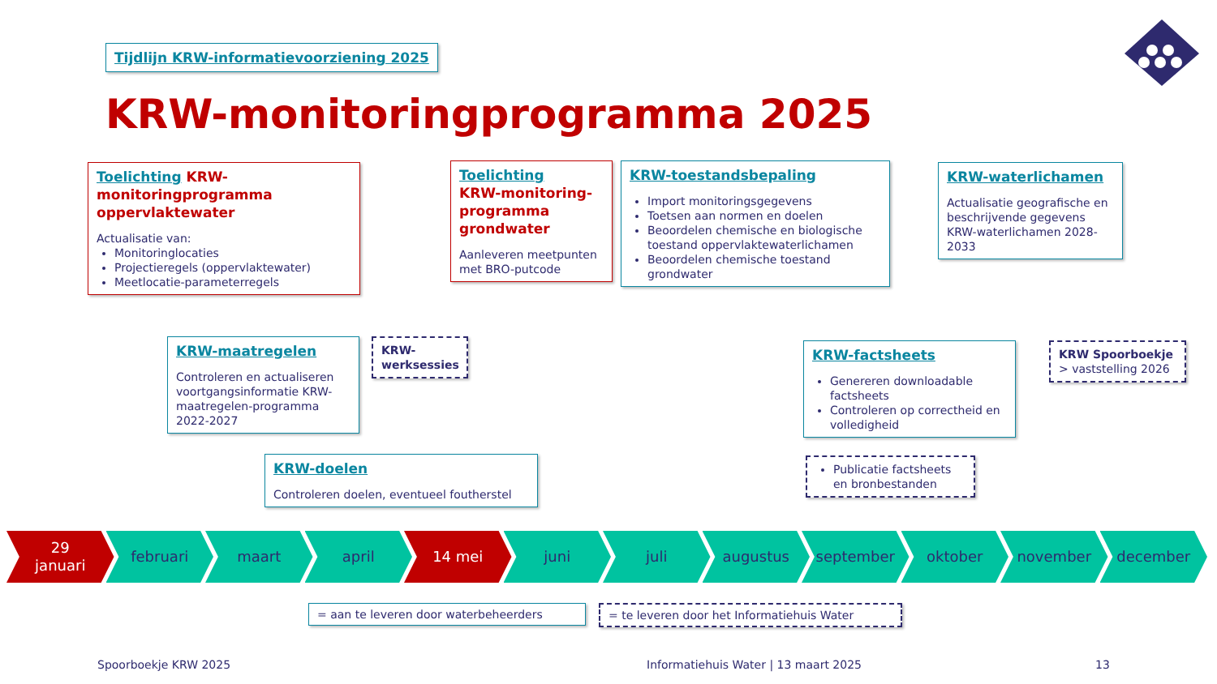Tijdlijn KRW-informatievoorziening 2025
KRW-monitoringprogramma 2025
Toelichting KRW-monitoringprogramma oppervlaktewater
Actualisatie van:
Monitoringlocaties
Projectieregels (oppervlaktewater)
Meetlocatie-parameterregels
Toelichting
KRW-monitoring-programma grondwater
Aanleveren meetpunten met BRO-putcode
KRW-toestandsbepaling
Import monitoringsgegevens
Toetsen aan normen en doelen
Beoordelen chemische en biologische toestand oppervlaktewaterlichamen
Beoordelen chemische toestand grondwater
KRW-waterlichamen
Actualisatie geografische en beschrijvende gegevens KRW-waterlichamen 2028-2033
KRW-maatregelen
Controleren en actualiseren voortgangsinformatie KRW-maatregelen-programma 2022-2027
KRW-werksessies
KRW-doelen
Controleren doelen, eventueel foutherstel
KRW-factsheets
Genereren downloadable factsheets
Controleren op correctheid en volledigheid
Publicatie factsheets en bronbestanden
KRW Spoorboekje
> vaststelling 2026
29
januari
februari maart april 14 mei juni juli augustus september oktober november december
= aan te leveren door waterbeheerders
= te leveren door het Informatiehuis Water
Spoorboekje KRW 2025
Informatiehuis Water | 13 maart 2025
13